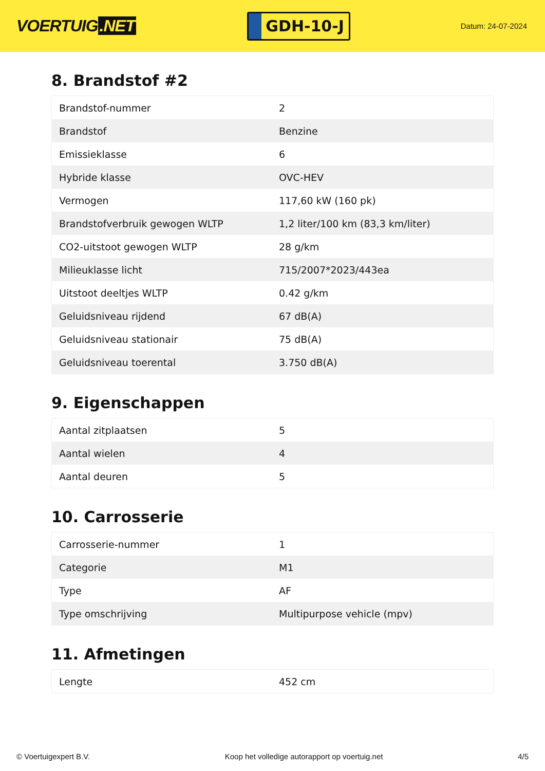VOERTUIG.NET
GDH-10-J
Datum: 24-07-2024
8. Brandstof #2
| Brandstof-nummer | 2 |
| Brandstof | Benzine |
| Emissieklasse | 6 |
| Hybride klasse | OVC-HEV |
| Vermogen | 117,60 kW (160 pk) |
| Brandstofverbruik gewogen WLTP | 1,2 liter/100 km (83,3 km/liter) |
| CO2-uitstoot gewogen WLTP | 28 g/km |
| Milieuklasse licht | 715/2007*2023/443ea |
| Uitstoot deeltjes WLTP | 0.42 g/km |
| Geluidsniveau rijdend | 67 dB(A) |
| Geluidsniveau stationair | 75 dB(A) |
| Geluidsniveau toerental | 3.750 dB(A) |
9. Eigenschappen
| Aantal zitplaatsen | 5 |
| Aantal wielen | 4 |
| Aantal deuren | 5 |
10. Carrosserie
| Carrosserie-nummer | 1 |
| Categorie | M1 |
| Type | AF |
| Type omschrijving | Multipurpose vehicle (mpv) |
11. Afmetingen
| Lengte | 452 cm |
© Voertuigexpert B.V. Koop het volledige autorapport op voertuig.net 4/5